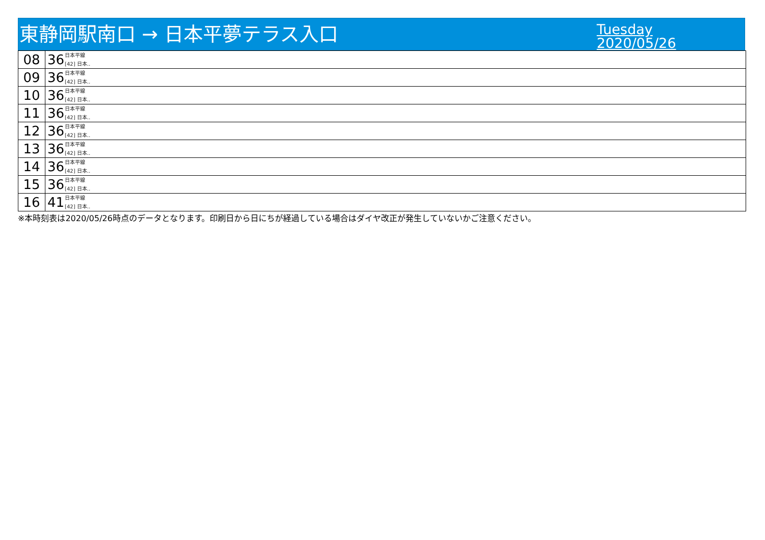東静岡駅南口 → 日本平夢テラス入口
Tuesday
2020/05/26
| 08 | 36 日本平線 [42] 日本.. |
| 09 | 36 日本平線 [42] 日本.. |
| 10 | 36 日本平線 [42] 日本.. |
| 11 | 36 日本平線 [42] 日本.. |
| 12 | 36 日本平線 [42] 日本.. |
| 13 | 36 日本平線 [42] 日本.. |
| 14 | 36 日本平線 [42] 日本.. |
| 15 | 36 日本平線 [42] 日本.. |
| 16 | 41 日本平線 [42] 日本.. |
※本時刻表は2020/05/26時点のデータとなります。印刷日から日にちが経過している場合はダイヤ改正が発生していないかご注意ください。